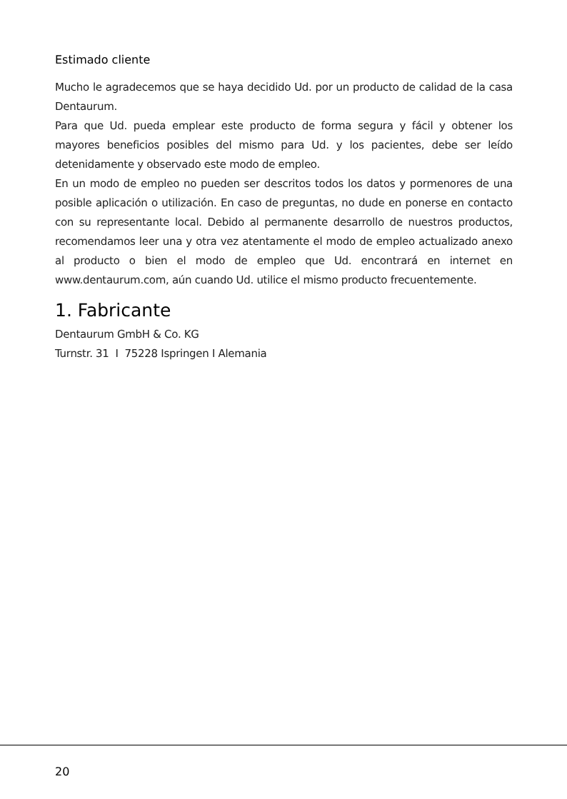Estimado cliente
Mucho le agradecemos que se haya decidido Ud. por un producto de calidad de la casa Dentaurum.
Para que Ud. pueda emplear este producto de forma segura y fácil y obtener los mayores beneficios posibles del mismo para Ud. y los pacientes, debe ser leído detenidamente y observado este modo de empleo.
En un modo de empleo no pueden ser descritos todos los datos y pormenores de una posible aplicación o utilización. En caso de preguntas, no dude en ponerse en contacto con su representante local. Debido al permanente desarrollo de nuestros productos, recomendamos leer una y otra vez atentamente el modo de empleo actualizado anexo al producto o bien el modo de empleo que Ud. encontrará en internet en www.dentaurum.com, aún cuando Ud. utilice el mismo producto frecuentemente.
1. Fabricante
Dentaurum GmbH & Co. KG
Turnstr. 31 I 75228 Ispringen I Alemania
20